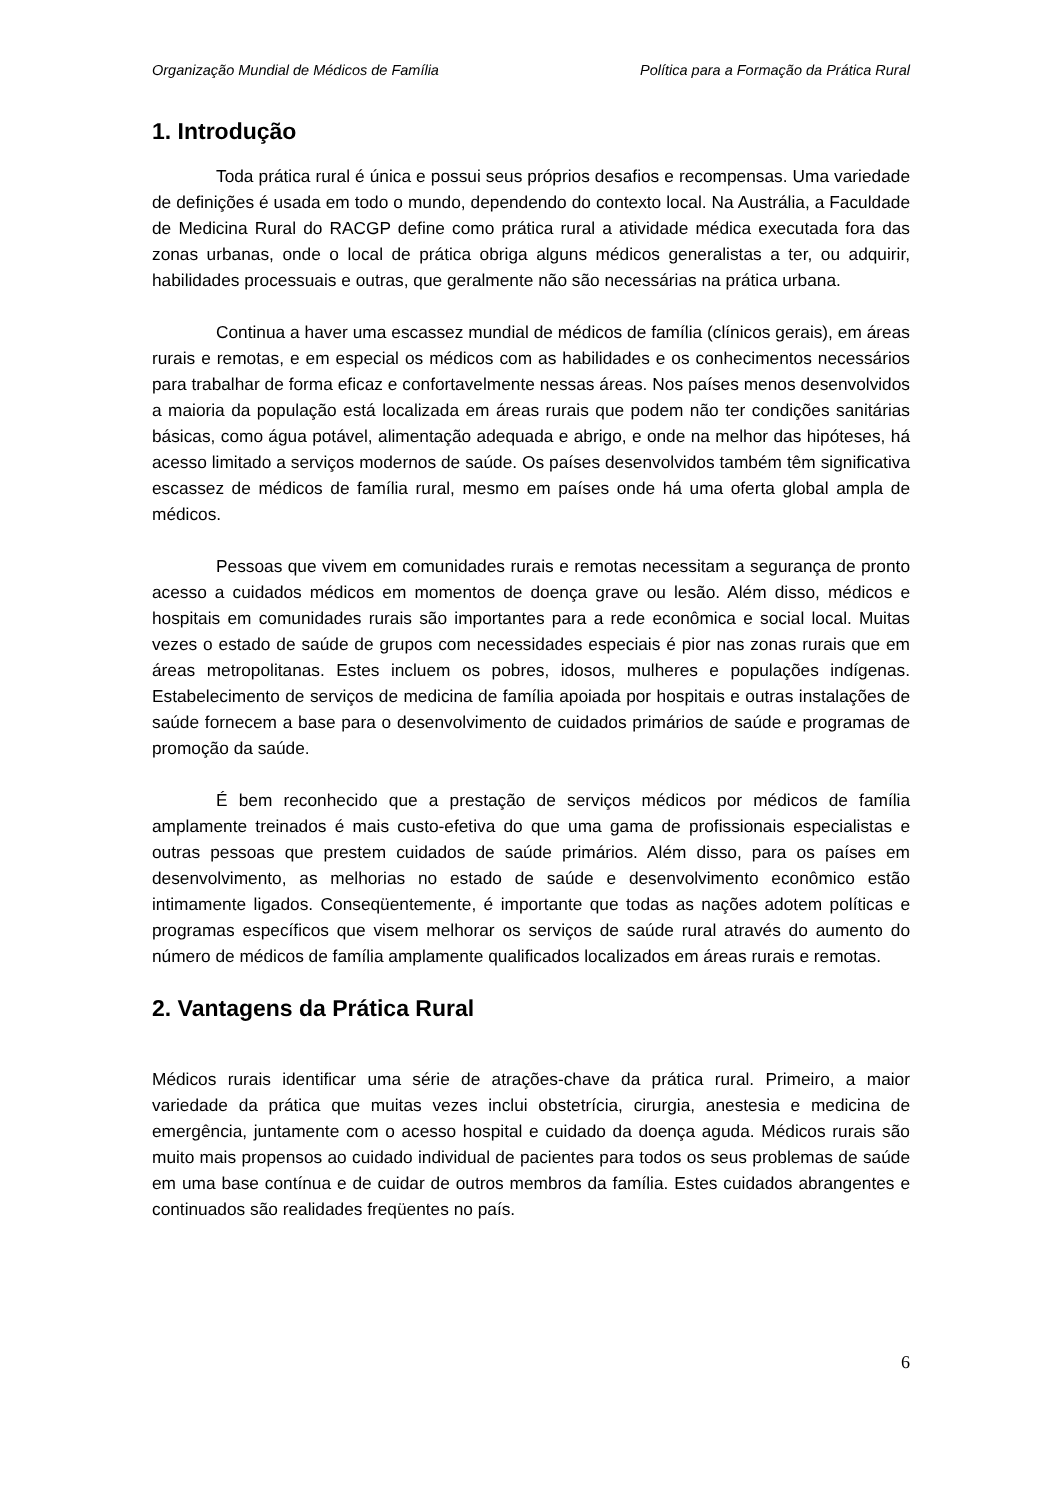Organização Mundial de Médicos de Família Política para a Formação da Prática Rural
1. Introdução
Toda prática rural é única e possui seus próprios desafios e recompensas. Uma variedade de definições é usada em todo o mundo, dependendo do contexto local. Na Austrália, a Faculdade de Medicina Rural do RACGP define como prática rural a atividade médica executada fora das zonas urbanas, onde o local de prática obriga alguns médicos generalistas a ter, ou adquirir, habilidades processuais e outras, que geralmente não são necessárias na prática urbana.
Continua a haver uma escassez mundial de médicos de família (clínicos gerais), em áreas rurais e remotas, e em especial os médicos com as habilidades e os conhecimentos necessários para trabalhar de forma eficaz e confortavelmente nessas áreas. Nos países menos desenvolvidos a maioria da população está localizada em áreas rurais que podem não ter condições sanitárias básicas, como água potável, alimentação adequada e abrigo, e onde na melhor das hipóteses, há acesso limitado a serviços modernos de saúde. Os países desenvolvidos também têm significativa escassez de médicos de família rural, mesmo em países onde há uma oferta global ampla de médicos.
Pessoas que vivem em comunidades rurais e remotas necessitam a segurança de pronto acesso a cuidados médicos em momentos de doença grave ou lesão. Além disso, médicos e hospitais em comunidades rurais são importantes para a rede econômica e social local. Muitas vezes o estado de saúde de grupos com necessidades especiais é pior nas zonas rurais que em áreas metropolitanas. Estes incluem os pobres, idosos, mulheres e populações indígenas. Estabelecimento de serviços de medicina de família apoiada por hospitais e outras instalações de saúde fornecem a base para o desenvolvimento de cuidados primários de saúde e programas de promoção da saúde.
É bem reconhecido que a prestação de serviços médicos por médicos de família amplamente treinados é mais custo-efetiva do que uma gama de profissionais especialistas e outras pessoas que prestem cuidados de saúde primários. Além disso, para os países em desenvolvimento, as melhorias no estado de saúde e desenvolvimento econômico estão intimamente ligados. Conseqüentemente, é importante que todas as nações adotem políticas e programas específicos que visem melhorar os serviços de saúde rural através do aumento do número de médicos de família amplamente qualificados localizados em áreas rurais e remotas.
2. Vantagens da Prática Rural
Médicos rurais identificar uma série de atrações-chave da prática rural. Primeiro, a maior variedade da prática que muitas vezes inclui obstetrícia, cirurgia, anestesia e medicina de emergência, juntamente com o acesso hospital e cuidado da doença aguda. Médicos rurais são muito mais propensos ao cuidado individual de pacientes para todos os seus problemas de saúde em uma base contínua e de cuidar de outros membros da família. Estes cuidados abrangentes e continuados são realidades freqüentes no país.
6